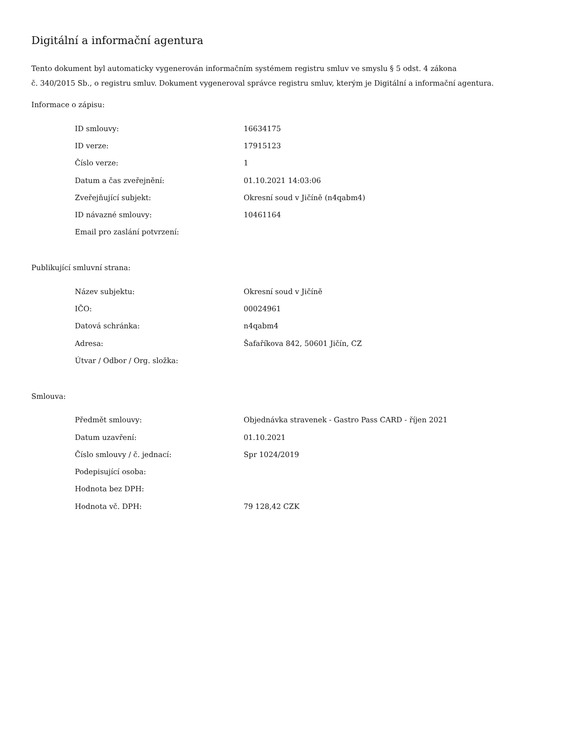Digitální a informační agentura
Tento dokument byl automaticky vygenerován informačním systémem registru smluv ve smyslu § 5 odst. 4 zákona
č. 340/2015 Sb., o registru smluv. Dokument vygeneroval správce registru smluv, kterým je Digitální a informační agentura.
Informace o zápisu:
| ID smlouvy: | 16634175 |
| ID verze: | 17915123 |
| Číslo verze: | 1 |
| Datum a čas zveřejnění: | 01.10.2021 14:03:06 |
| Zveřejňující subjekt: | Okresní soud v Jičíně (n4qabm4) |
| ID návazné smlouvy: | 10461164 |
| Email pro zaslání potvrzení: | |
Publikující smluvní strana:
| Název subjektu: | Okresní soud v Jičíně |
| IČO: | 00024961 |
| Datová schránka: | n4qabm4 |
| Adresa: | Šafaříkova 842, 50601 Jičín, CZ |
| Útvar / Odbor / Org. složka: | |
Smlouva:
| Předmět smlouvy: | Objednávka stravenek - Gastro Pass CARD - říjen 2021 |
| Datum uzavření: | 01.10.2021 |
| Číslo smlouvy / č. jednací: | Spr 1024/2019 |
| Podepisující osoba: | |
| Hodnota bez DPH: | |
| Hodnota vč. DPH: | 79 128,42 CZK |